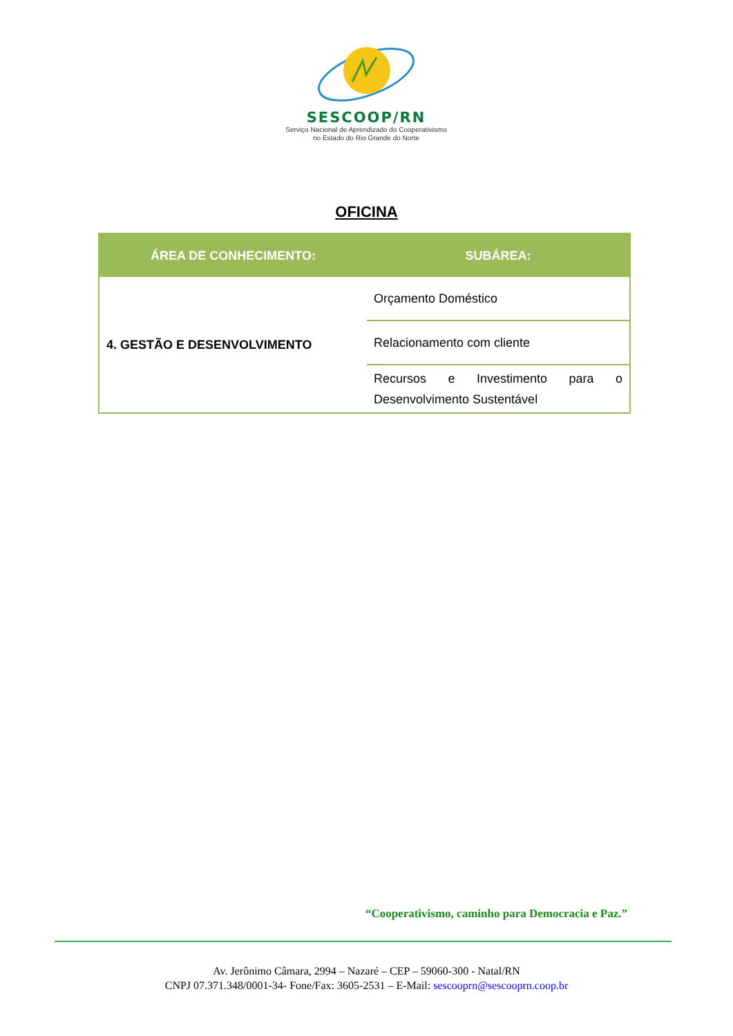SESCOOP/RN
Serviço Nacional de Aprendizado do Cooperativismo
no Estado do Rio Grande do Norte
OFICINA
| ÁREA DE CONHECIMENTO: | SUBÁREA: |
| --- | --- |
| 4. GESTÃO E DESENVOLVIMENTO | Orçamento Doméstico |
| | Relacionamento com cliente |
| | Recursos e Investimento para o Desenvolvimento Sustentável |
“Cooperativismo, caminho para Democracia e Paz.”
Av. Jerônimo Câmara, 2994 – Nazaré – CEP – 59060-300 - Natal/RN
CNPJ 07.371.348/0001-34- Fone/Fax: 3605-2531 – E-Mail: sescooprn@sescooprn.coop.br